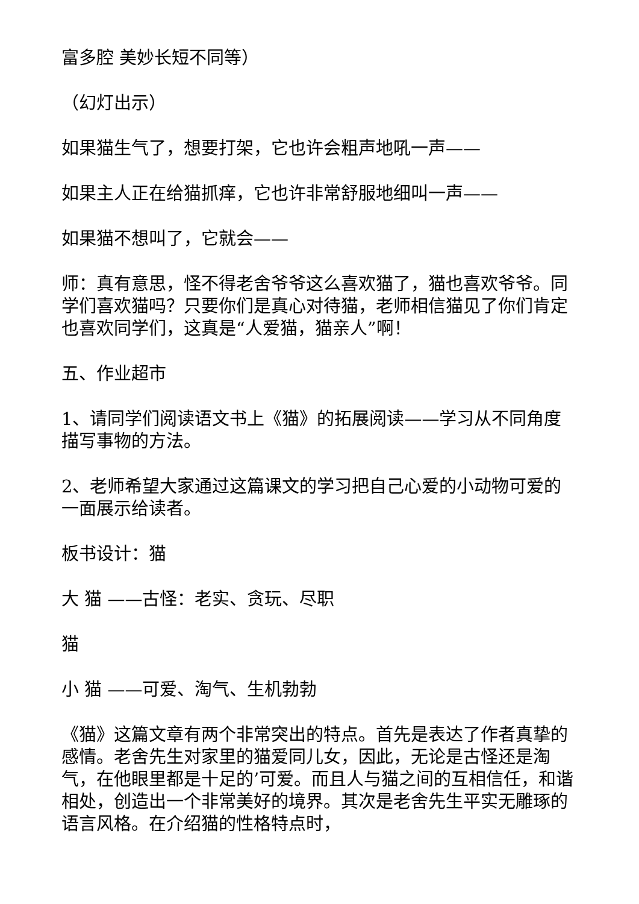富多腔 美妙长短不同等）
（幻灯出示）
如果猫生气了，想要打架，它也许会粗声地吼一声——
如果主人正在给猫抓痒，它也许非常舒服地细叫一声——
如果猫不想叫了，它就会——
师：真有意思，怪不得老舍爷爷这么喜欢猫了，猫也喜欢爷爷。同学们喜欢猫吗？只要你们是真心对待猫，老师相信猫见了你们肯定也喜欢同学们，这真是“人爱猫，猫亲人”啊！
五、作业超市
1、请同学们阅读语文书上《猫》的拓展阅读——学习从不同角度描写事物的方法。
2、老师希望大家通过这篇课文的学习把自己心爱的小动物可爱的一面展示给读者。
板书设计：猫
大 猫 ——古怪：老实、贪玩、尽职
猫
小 猫 ——可爱、淘气、生机勃勃
《猫》这篇文章有两个非常突出的特点。首先是表达了作者真挚的感情。老舍先生对家里的猫爱同儿女，因此，无论是古怪还是淘气，在他眼里都是十足的’可爱。而且人与猫之间的互相信任，和谐相处，创造出一个非常美好的境界。其次是老舍先生平实无雕琢的语言风格。在介绍猫的性格特点时，